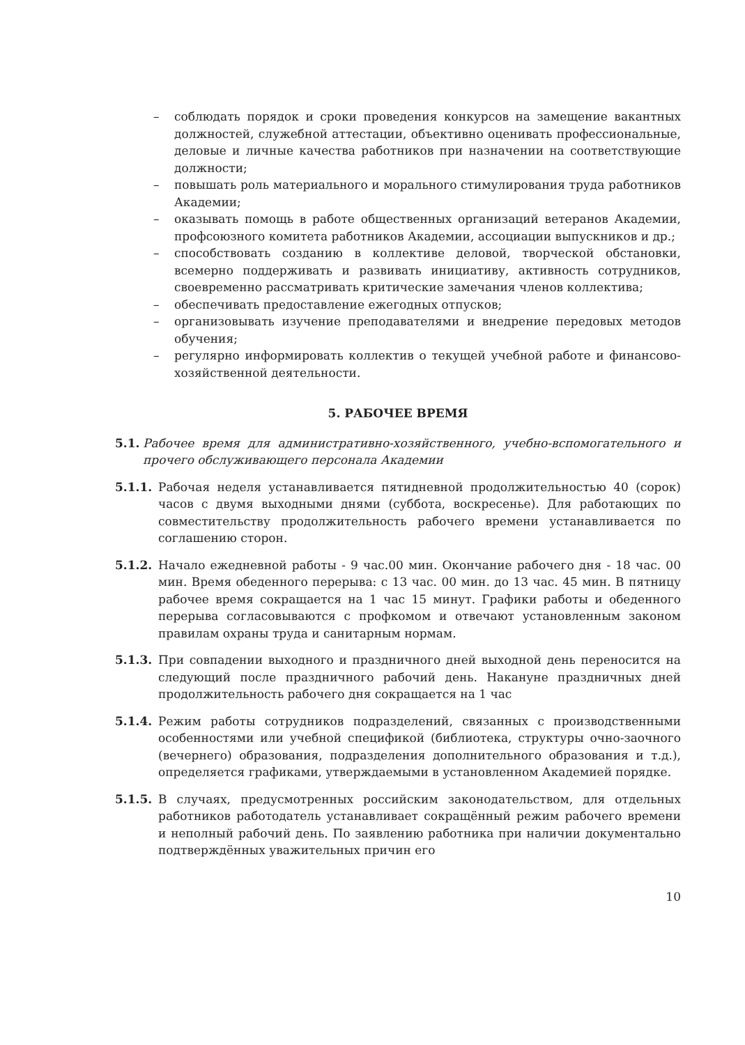– соблюдать порядок и сроки проведения конкурсов на замещение вакантных должностей, служебной аттестации, объективно оценивать профессиональные, деловые и личные качества работников при назначении на соответствующие должности;
– повышать роль материального и морального стимулирования труда работников Академии;
– оказывать помощь в работе общественных организаций ветеранов Академии, профсоюзного комитета работников Академии, ассоциации выпускников и др.;
– способствовать созданию в коллективе деловой, творческой обстановки, всемерно поддерживать и развивать инициативу, активность сотрудников, своевременно рассматривать критические замечания членов коллектива;
– обеспечивать предоставление ежегодных отпусков;
– организовывать изучение преподавателями и внедрение передовых методов обучения;
– регулярно информировать коллектив о текущей учебной работе и финансово- хозяйственной деятельности.
5. РАБОЧЕЕ ВРЕМЯ
5.1. Рабочее время для административно-хозяйственного, учебно-вспомогательного и прочего обслуживающего персонала Академии
5.1.1. Рабочая неделя устанавливается пятидневной продолжительностью 40 (сорок) часов с двумя выходными днями (суббота, воскресенье). Для работающих по совместительству продолжительность рабочего времени устанавливается по соглашению сторон.
5.1.2. Начало ежедневной работы - 9 час.00 мин. Окончание рабочего дня - 18 час. 00 мин. Время обеденного перерыва: с 13 час. 00 мин. до 13 час. 45 мин. В пятницу рабочее время сокращается на 1 час 15 минут. Графики работы и обеденного перерыва согласовываются с профкомом и отвечают установленным законом правилам охраны труда и санитарным нормам.
5.1.3. При совпадении выходного и праздничного дней выходной день переносится на следующий после праздничного рабочий день. Накануне праздничных дней продолжительность рабочего дня сокращается на 1 час
5.1.4. Режим работы сотрудников подразделений, связанных с производственными особенностями или учебной спецификой (библиотека, структуры очно-заочного (вечернего) образования, подразделения дополнительного образования и т.д.), определяется графиками, утверждаемыми в установленном Академией порядке.
5.1.5. В случаях, предусмотренных российским законодательством, для отдельных работников работодатель устанавливает сокращённый режим рабочего времени и неполный рабочий день. По заявлению работника при наличии документально подтверждённых уважительных причин его
10